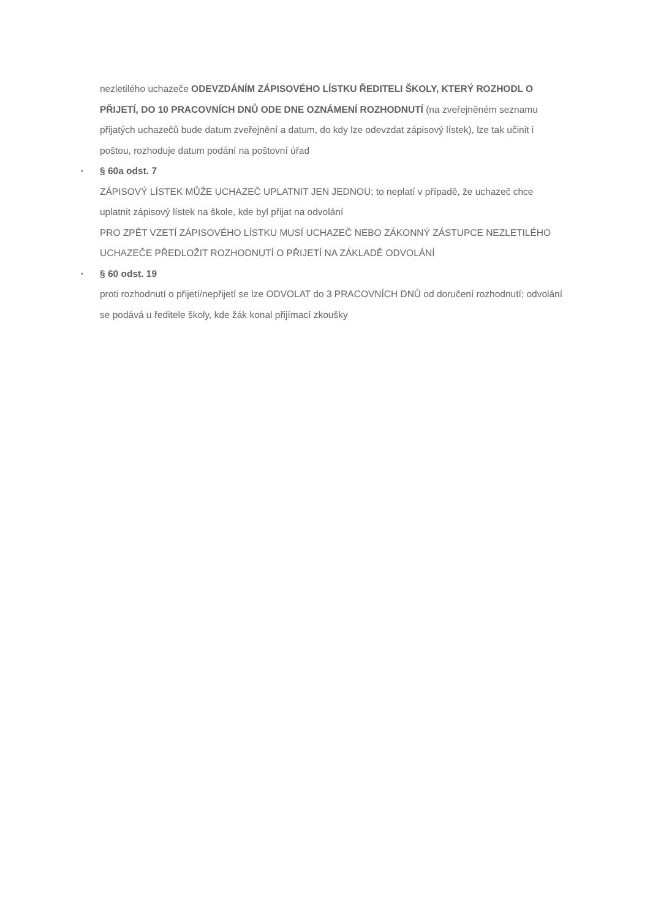nezletilého uchazeče ODEVZDÁNÍM ZÁPISOVÉHO LÍSTKU ŘEDITELI ŠKOLY, KTERÝ ROZHODL O PŘIJETÍ, DO 10 PRACOVNÍCH DNŮ ODE DNE OZNÁMENÍ ROZHODNUTÍ (na zveřejněném seznamu přijatých uchazečů bude datum zveřejnění a datum, do kdy lze odevzdat zápisový lístek), lze tak učinit i poštou, rozhoduje datum podání na poštovní úřad
▪
§ 60a odst. 7
ZÁPISOVÝ LÍSTEK MŮŽE UCHAZEČ UPLATNIT JEN JEDNOU; to neplatí v případě, že uchazeč chce uplatnit zápisový lístek na škole, kde byl přijat na odvolání
PRO ZPĚT VZETÍ ZÁPISOVÉHO LÍSTKU MUSÍ UCHAZEČ NEBO ZÁKONNÝ ZÁSTUPCE NEZLETILÉHO UCHAZEČE PŘEDLOŽIT ROZHODNUTÍ O PŘIJETÍ NA ZÁKLADĚ ODVOLÁNÍ
▪
§ 60 odst. 19
proti rozhodnutí o přijetí/nepřijetí se lze ODVOLAT do 3 PRACOVNÍCH DNŮ od doručení rozhodnutí; odvolání se podává u ředitele školy, kde žák konal přijímací zkoušky